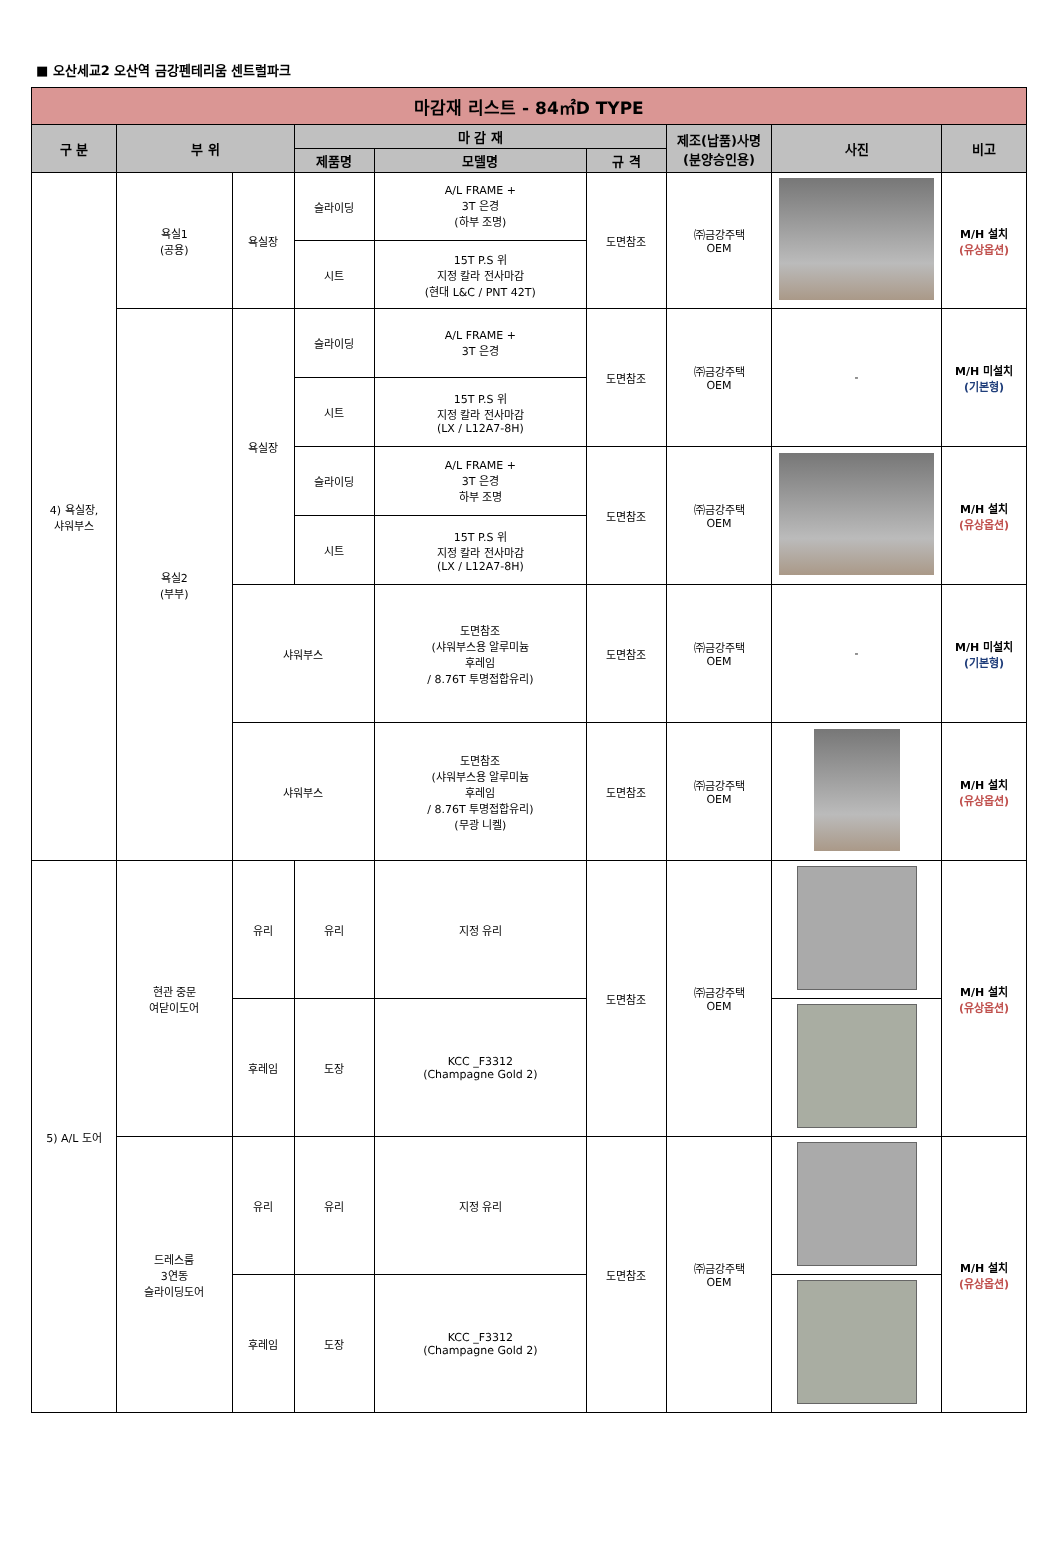■ 오산세교2 오산역 금강펜테리움 센트럴파크
| 마감재 리스트 - 84㎡D TYPE | | | | | | | | |
| --- | --- | --- | --- | --- | --- | --- | --- | --- |
| 구 분 | 부 위 | | 마 감 재 | | | 제조(납품)사명 (분양승인용) | 사진 | 비고 |
| | | | 제품명 | 모델명 | 규 격 | | | |
| 4) 욕실장, 샤워부스 | 욕실1 (공용) | 욕실장 | 슬라이딩 | A/L FRAME + 3T 은경 (하부 조명) | 도면참조 | ㈜금강주택 OEM | | M/H 설치 (유상옵션) |
| | | | 시트 | 15T P.S 위 지정 칼라 전사마감 (현대 L&C / PNT 42T) | | | | |
| | 욕실2 (부부) | 욕실장 | 슬라이딩 | A/L FRAME + 3T 은경 | 도면참조 | ㈜금강주택 OEM | - | M/H 미설치 (기본형) |
| | | | 시트 | 15T P.S 위 지정 칼라 전사마감 (LX / L12A7-8H) | | | | |
| | | | 슬라이딩 | A/L FRAME + 3T 은경 하부 조명 | 도면참조 | ㈜금강주택 OEM | | M/H 설치 (유상옵션) |
| | | | 시트 | 15T P.S 위 지정 칼라 전사마감 (LX / L12A7-8H) | | | | |
| | | 샤워부스 | | 도면참조 (샤워부스용 알루미늄 후레임 / 8.76T 투명접합유리) | 도면참조 | ㈜금강주택 OEM | - | M/H 미설치 (기본형) |
| | | 샤워부스 | | 도면참조 (샤워부스용 알루미늄 후레임 / 8.76T 투명접합유리) (무광 니켈) | 도면참조 | ㈜금강주택 OEM | | M/H 설치 (유상옵션) |
| 5) A/L 도어 | 현관 중문 여닫이도어 | 유리 | 유리 | 지정 유리 | 도면참조 | ㈜금강주택 OEM | | M/H 설치 (유상옵션) |
| | | 후레임 | 도장 | KCC _F3312 (Champagne Gold 2) | | | | |
| | 드레스룸 3연동 슬라이딩도어 | 유리 | 유리 | 지정 유리 | 도면참조 | ㈜금강주택 OEM | | M/H 설치 (유상옵션) |
| | | 후레임 | 도장 | KCC _F3312 (Champagne Gold 2) | | | | |